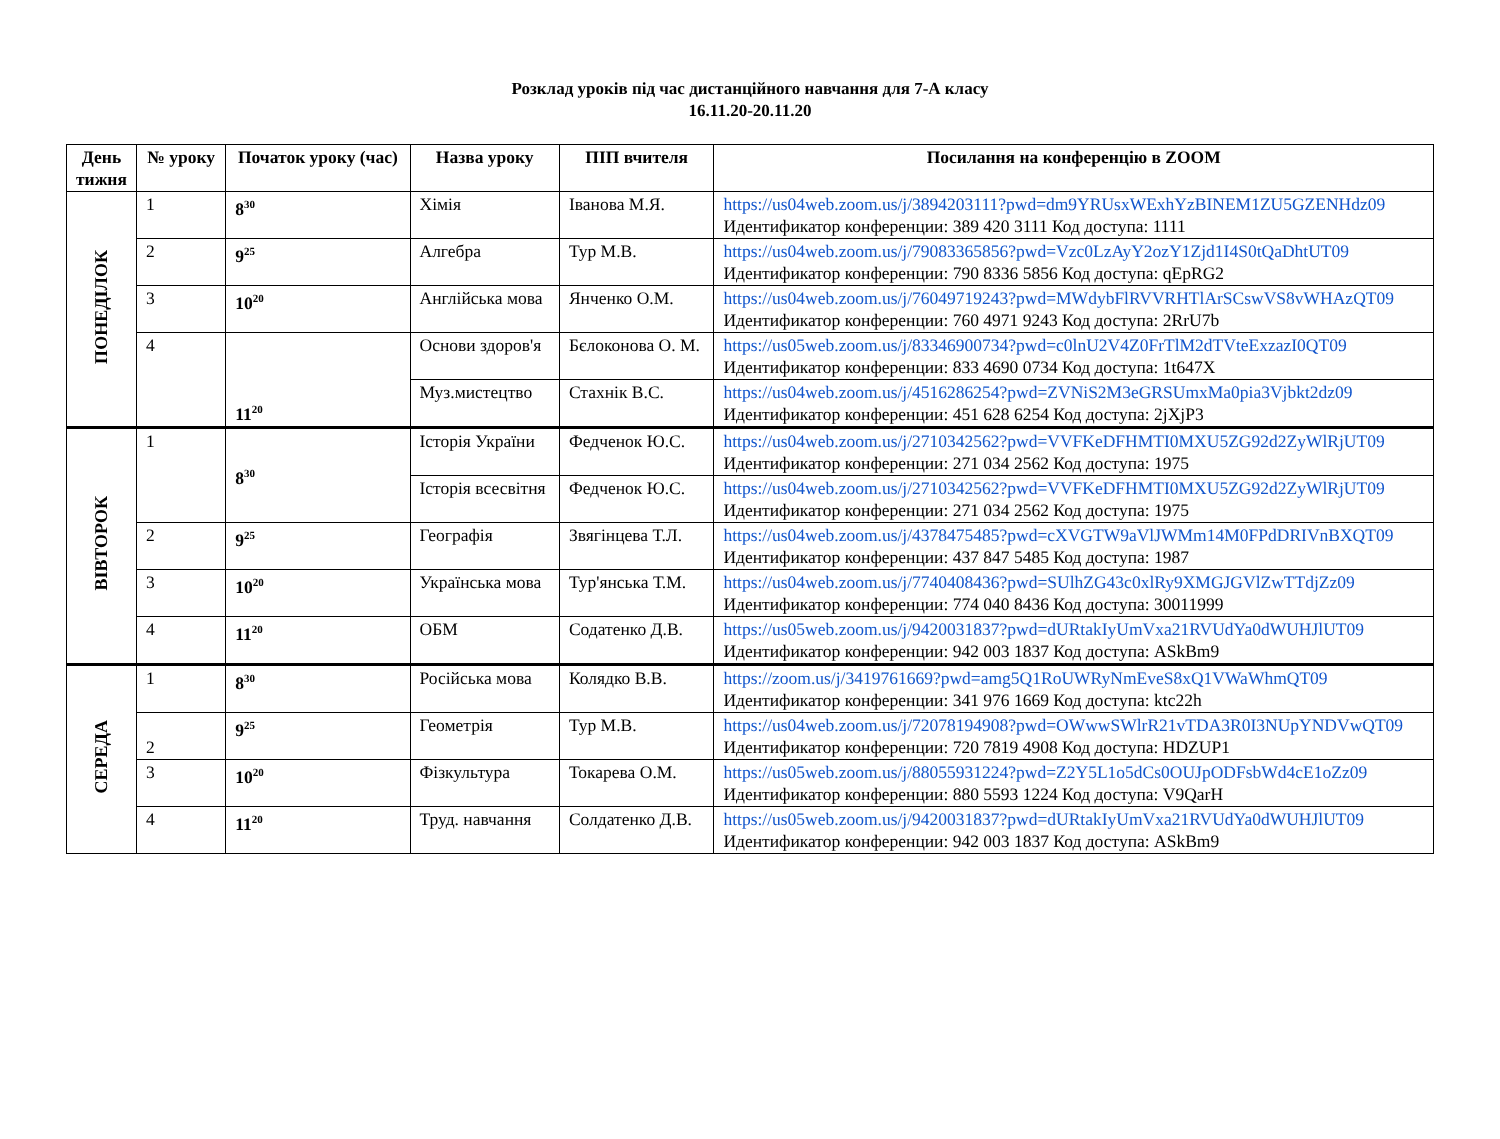Розклад уроків під час дистанційного навчання для 7-А класу
16.11.20-20.11.20
| День тижня | № уроку | Початок уроку (час) | Назва уроку | ПІП вчителя | Посилання на конференцію в ZOOM |
| --- | --- | --- | --- | --- | --- |
| ПОНЕДІЛОК | 1 | 8<sup>30</sup> | Хімія | Іванова М.Я. | https://us04web.zoom.us/j/3894203111?pwd=dm9YRUsxWExhYzBINEM1ZU5GZENHdz09 Идентификатор конференции: 389 420 3111 Код доступа: 1111 |
| | 2 | 9<sup>25</sup> | Алгебра | Тур М.В. | https://us04web.zoom.us/j/79083365856?pwd=Vzc0LzAyY2ozY1Zjd1I4S0tQaDhtUT09 Идентификатор конференции: 790 8336 5856 Код доступа: qEpRG2 |
| | 3 | 10<sup>20</sup> | Англійська мова | Янченко О.М. | https://us04web.zoom.us/j/76049719243?pwd=MWdybFlRVVRHTlArSCswVS8vWHAzQT09 Идентификатор конференции: 760 4971 9243 Код доступа: 2RrU7b |
| | 4 | 11<sup>20</sup> | Основи здоров'я | Бєлоконова О. М. | https://us05web.zoom.us/j/83346900734?pwd=c0lnU2V4Z0FrTlM2dTVteExzazI0QT09 Идентификатор конференции: 833 4690 0734 Код доступа: 1t647X |
| | | | Муз.мистецтво | Стахнік В.С. | https://us04web.zoom.us/j/4516286254?pwd=ZVNiS2M3eGRSUmxMa0pia3Vjbkt2dz09 Идентификатор конференции: 451 628 6254 Код доступа: 2jXjP3 |
| ВІВТОРОК | 1 | 8<sup>30</sup> | Історія України | Федченок Ю.С. | https://us04web.zoom.us/j/2710342562?pwd=VVFKeDFHMTI0MXU5ZG92d2ZyWlRjUT09 Идентификатор конференции: 271 034 2562 Код доступа: 1975 |
| | | | Історія всесвітня | Федченок Ю.С. | https://us04web.zoom.us/j/2710342562?pwd=VVFKeDFHMTI0MXU5ZG92d2ZyWlRjUT09 Идентификатор конференции: 271 034 2562 Код доступа: 1975 |
| | 2 | 9<sup>25</sup> | Географія | Звягінцева Т.Л. | https://us04web.zoom.us/j/4378475485?pwd=cXVGTW9aVlJWMm14M0FPdDRIVnBXQT09 Идентификатор конференции: 437 847 5485 Код доступа: 1987 |
| | 3 | 10<sup>20</sup> | Українська мова | Тур'янська Т.М. | https://us04web.zoom.us/j/7740408436?pwd=SUlhZG43c0xlRy9XMGJGVlZwTTdjZz09 Идентификатор конференции: 774 040 8436 Код доступа: 30011999 |
| | 4 | 11<sup>20</sup> | ОБМ | Содатенко Д.В. | https://us05web.zoom.us/j/9420031837?pwd=dURtakIyUmVxa21RVUdYa0dWUHJlUT09 Идентификатор конференции: 942 003 1837 Код доступа: ASkBm9 |
| СЕРЕДА | 1 | 8<sup>30</sup> | Російська мова | Колядко В.В. | https://zoom.us/j/3419761669?pwd=amg5Q1RoUWRyNmEveS8xQ1VWaWhmQT09 Идентификатор конференции: 341 976 1669 Код доступа: ktc22h |
| | 2 | 9<sup>25</sup> | Геометрія | Тур М.В. | https://us04web.zoom.us/j/72078194908?pwd=OWwwSWlrR21vTDA3R0I3NUpYNDVwQT09 Идентификатор конференции: 720 7819 4908 Код доступа: HDZUP1 |
| | 3 | 10<sup>20</sup> | Фізкультура | Токарева О.М. | https://us05web.zoom.us/j/88055931224?pwd=Z2Y5L1o5dCs0OUJpODFsbWd4cE1oZz09 Идентификатор конференции: 880 5593 1224 Код доступа: V9QarH |
| | 4 | 11<sup>20</sup> | Труд. навчання | Солдатенко Д.В. | https://us05web.zoom.us/j/9420031837?pwd=dURtakIyUmVxa21RVUdYa0dWUHJlUT09 Идентификатор конференции: 942 003 1837 Код доступа: ASkBm9 |